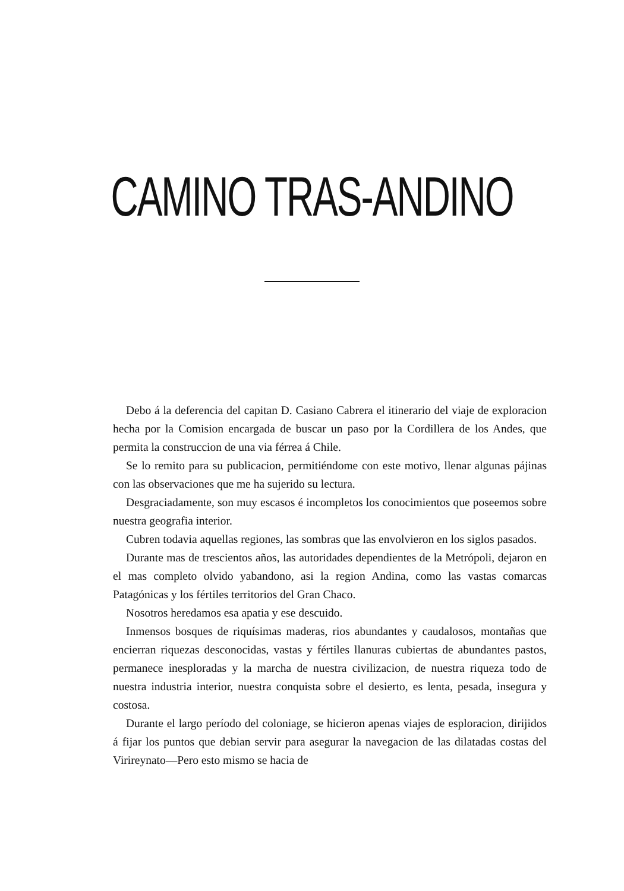CAMINO TRAS-ANDINO
Debo á la deferencia del capitan D. Casiano Cabrera el itinerario del viaje de exploracion hecha por la Comision encargada de buscar un paso por la Cordillera de los Andes, que permita la construccion de una via férrea á Chile.
Se lo remito para su publicacion, permitiéndome con este motivo, llenar algunas pájinas con las observaciones que me ha sujerido su lectura.
Desgraciadamente, son muy escasos é incompletos los conocimientos que poseemos sobre nuestra geografia interior.
Cubren todavia aquellas regiones, las sombras que las envolvieron en los siglos pasados.
Durante mas de trescientos años, las autoridades dependientes de la Metrópoli, dejaron en el mas completo olvido yabandono, asi la region Andina, como las vastas comarcas Patagónicas y los fértiles territorios del Gran Chaco.
Nosotros heredamos esa apatia y ese descuido.
Inmensos bosques de riquísimas maderas, rios abundantes y caudalosos, montañas que encierran riquezas desconocidas, vastas y fértiles llanuras cubiertas de abundantes pastos, permanece inesploradas y la marcha de nuestra civilizacion, de nuestra riqueza todo de nuestra industria interior, nuestra conquista sobre el desierto, es lenta, pesada, insegura y costosa.
Durante el largo período del coloniage, se hicieron apenas viajes de esploracion, dirijidos á fijar los puntos que debian servir para asegurar la navegacion de las dilatadas costas del Virireynato—Pero esto mismo se hacia de